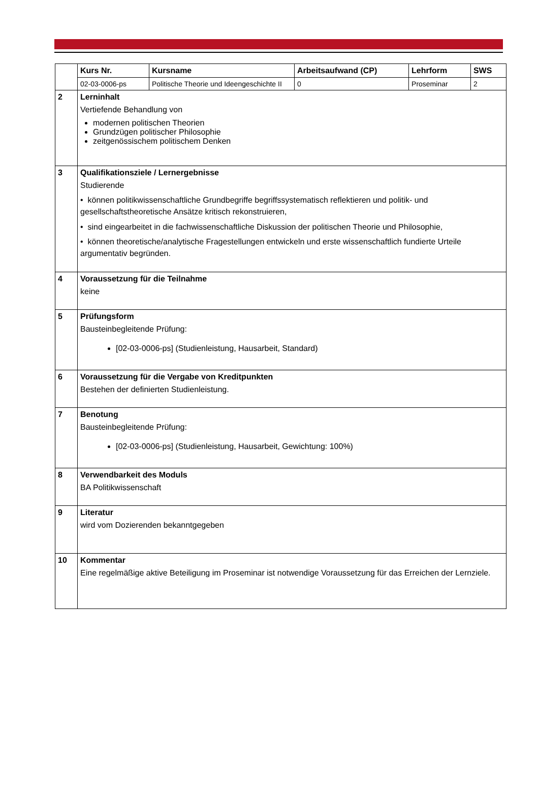| | Kurs Nr. | Kursname | Arbeitsaufwand (CP) | Lehrform | SWS |
| | 02-03-0006-ps | Politische Theorie und Ideengeschichte II | 0 | Proseminar | 2 |
| 2 | Lerninhalt Vertiefende Behandlung von modernen politischen Theorien Grundzügen politischer Philosophie zeitgenössischem politischem Denken | | | | |
| 3 | Qualifikationsziele / Lernergebnisse Studierende • können politikwissenschaftliche Grundbegriffe begriffssystematisch reflektieren und politik- und gesellschaftstheoretische Ansätze kritisch rekonstruieren, • sind eingearbeitet in die fachwissenschaftliche Diskussion der politischen Theorie und Philosophie, • können theoretische/analytische Fragestellungen entwickeln und erste wissenschaftlich fundierte Urteile argumentativ begründen. | | | | |
| 4 | Voraussetzung für die Teilnahme keine | | | | |
| 5 | Prüfungsform Bausteinbegleitende Prüfung: [02-03-0006-ps] (Studienleistung, Hausarbeit, Standard) | | | | |
| 6 | Voraussetzung für die Vergabe von Kreditpunkten Bestehen der definierten Studienleistung. | | | | |
| 7 | Benotung Bausteinbegleitende Prüfung: [02-03-0006-ps] (Studienleistung, Hausarbeit, Gewichtung: 100%) | | | | |
| 8 | Verwendbarkeit des Moduls BA Politikwissenschaft | | | | |
| 9 | Literatur wird vom Dozierenden bekanntgegeben | | | | |
| 10 | Kommentar Eine regelmäßige aktive Beteiligung im Proseminar ist notwendige Voraussetzung für das Erreichen der Lernziele. | | | | |